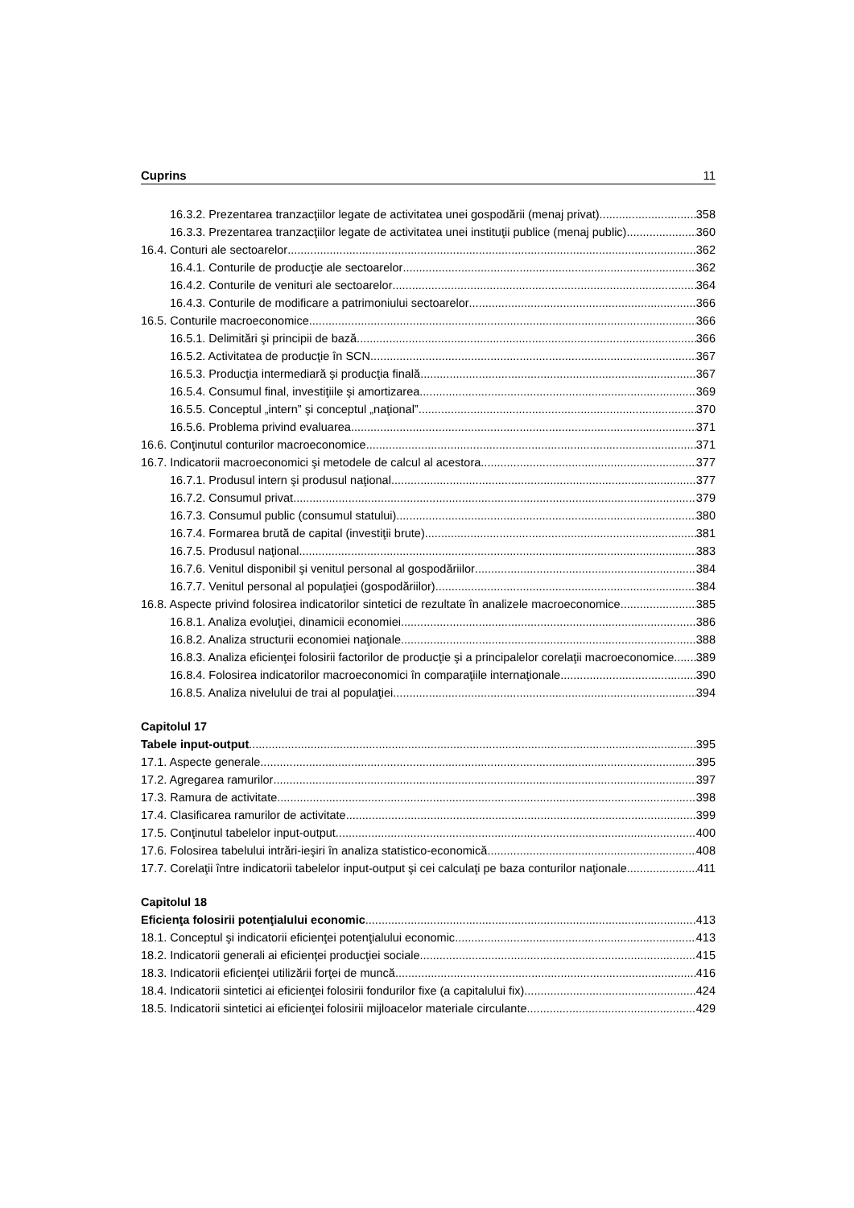Cuprins 11
16.3.2. Prezentarea tranzacţiilor legate de activitatea unei gospodării (menaj privat) 358
16.3.3. Prezentarea tranzacţiilor legate de activitatea unei instituţii publice (menaj public) 360
16.4. Conturi ale sectoarelor 362
16.4.1. Conturile de producţie ale sectoarelor 362
16.4.2. Conturile de venituri ale sectoarelor 364
16.4.3. Conturile de modificare a patrimoniului sectoarelor 366
16.5. Conturile macroeconomice 366
16.5.1. Delimitări şi principii de bază 366
16.5.2. Activitatea de producţie în SCN 367
16.5.3. Producţia intermediară şi producţia finală 367
16.5.4. Consumul final, investiţiile şi amortizarea 369
16.5.5. Conceptul „intern” şi conceptul „naţional” 370
16.5.6. Problema privind evaluarea 371
16.6. Conţinutul conturilor macroeconomice 371
16.7. Indicatorii macroeconomici şi metodele de calcul al acestora 377
16.7.1. Produsul intern şi produsul naţional 377
16.7.2. Consumul privat 379
16.7.3. Consumul public (consumul statului) 380
16.7.4. Formarea brută de capital (investiţii brute) 381
16.7.5. Produsul naţional 383
16.7.6. Venitul disponibil şi venitul personal al gospodăriilor 384
16.7.7. Venitul personal al populaţiei (gospodăriilor) 384
16.8. Aspecte privind folosirea indicatorilor sintetici de rezultate în analizele macroeconomice 385
16.8.1. Analiza evoluţiei, dinamicii economiei 386
16.8.2. Analiza structurii economiei naţionale 388
16.8.3. Analiza eficienţei folosirii factorilor de producţie şi a principalelor corelaţii macroeconomice 389
16.8.4. Folosirea indicatorilor macroeconomici în comparaţiile internaţionale 390
16.8.5. Analiza nivelului de trai al populaţiei 394
Capitolul 17
Tabele input-output 395
17.1. Aspecte generale 395
17.2. Agregarea ramurilor 397
17.3. Ramura de activitate 398
17.4. Clasificarea ramurilor de activitate 399
17.5. Conţinutul tabelelor input-output 400
17.6. Folosirea tabelului intrări-ieşiri în analiza statistico-economică 408
17.7. Corelaţii între indicatorii tabelelor input-output şi cei calculaţi pe baza conturilor naţionale 411
Capitolul 18
Eficienţa folosirii potenţialului economic 413
18.1. Conceptul şi indicatorii eficienţei potenţialului economic 413
18.2. Indicatorii generali ai eficienţei producţiei sociale 415
18.3. Indicatorii eficienţei utilizării forţei de muncă 416
18.4. Indicatorii sintetici ai eficienţei folosirii fondurilor fixe (a capitalului fix) 424
18.5. Indicatorii sintetici ai eficienţei folosirii mijloacelor materiale circulante 429